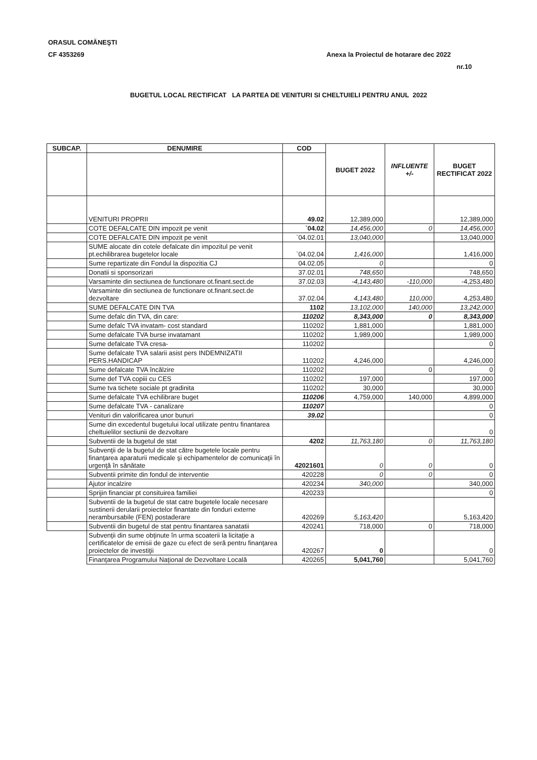ORASUL COMĂNEŞTI
CF 4353269
Anexa la Proiectul de hotarare dec 2022
nr.10
BUGETUL LOCAL RECTIFICAT LA PARTEA DE VENITURI SI CHELTUIELI PENTRU ANUL 2022
| SUBCAP. | DENUMIRE | COD | BUGET 2022 | INFLUENTE +/- | BUGET RECTIFICAT 2022 |
| --- | --- | --- | --- | --- | --- |
| | VENITURI PROPRII | 49.02 | 12,389,000 | | 12,389,000 |
| | COTE DEFALCATE DIN impozit pe venit | `04.02 | 14,456,000 | 0 | 14,456,000 |
| | COTE DEFALCATE DIN impozit pe venit | `04.02.01 | 13,040,000 | | 13,040,000 |
| | SUME alocate din cotele defalcate din impozitul pe venit pt.echilibrarea bugetelor locale | `04.02.04 | 1,416,000 | | 1,416,000 |
| | Sume repartizate din Fondul la dispozitia CJ | 04.02.05 | 0 | | 0 |
| | Donatii si sponsorizari | 37.02.01 | 748,650 | | 748,650 |
| | Varsaminte din sectiunea de functionare ot.finant.sect.de | 37.02.03 | -4,143,480 | -110,000 | -4,253,480 |
| | Varsaminte din sectiunea de functionare ot.finant.sect.de dezvoltare | 37.02.04 | 4,143,480 | 110,000 | 4,253,480 |
| | SUME DEFALCATE DIN TVA | 1102 | 13,102,000 | 140,000 | 13,242,000 |
| | Sume defalc din TVA, din care: | 110202 | 8,343,000 | 0 | 8,343,000 |
| | Sume defalc TVA invatam- cost standard | 110202 | 1,881,000 | | 1,881,000 |
| | Sume defalcate TVA burse invatamant | 110202 | 1,989,000 | | 1,989,000 |
| | Sume defalcate TVA cresa- | 110202 | | | 0 |
| | Sume defalcate TVA salarii asist pers INDEMNIZATII PERS.HANDICAP | 110202 | 4,246,000 | | 4,246,000 |
| | Sume defalcate TVA încălzire | 110202 | | 0 | 0 |
| | Sume def TVA copiii cu CES | 110202 | 197,000 | | 197,000 |
| | Sume tva tichete sociale pt gradinita | 110202 | 30,000 | | 30,000 |
| | Sume defalcate TVA echilibrare buget | 110206 | 4,759,000 | 140,000 | 4,899,000 |
| | Sume defalcate TVA - canalizare | 110207 | | | 0 |
| | Venituri din valorificarea unor bunuri | 39.02 | | | 0 |
| | Sume din excedentul bugetului local utilizate pentru finantarea cheltuielilor sectiunii de dezvoltare | | | | 0 |
| | Subventii de la bugetul de stat | 4202 | 11,763,180 | 0 | 11,763,180 |
| | Subvenţii de la bugetul de stat către bugetele locale pentru finanţarea aparaturii medicale şi echipamentelor de comunicaţii în urgenţă în sănătate | 42021601 | 0 | 0 | 0 |
| | Subventii primite din fondul de interventie | 420228 | 0 | 0 | 0 |
| | Ajutor incalzire | 420234 | 340,000 | | 340,000 |
| | Sprijin financiar pt consituirea familiei | 420233 | | | 0 |
| | Subventii de la bugetul de stat catre bugetele locale necesare sustinerii derularii proiectelor finantate din fonduri externe nerambursabile (FEN) postaderare | 420269 | 5,163,420 | | 5,163,420 |
| | Subventii din bugetul de stat pentru finantarea sanatatii | 420241 | 718,000 | 0 | 718,000 |
| | Subvenţii din sume obţinute în urma scoaterii la licitaţie a certificatelor de emisii de gaze cu efect de seră pentru finanţarea proiectelor de investiţii | 420267 | 0 | | 0 |
| | Finanţarea Programului Naţional de Dezvoltare Locală | 420265 | 5,041,760 | | 5,041,760 |